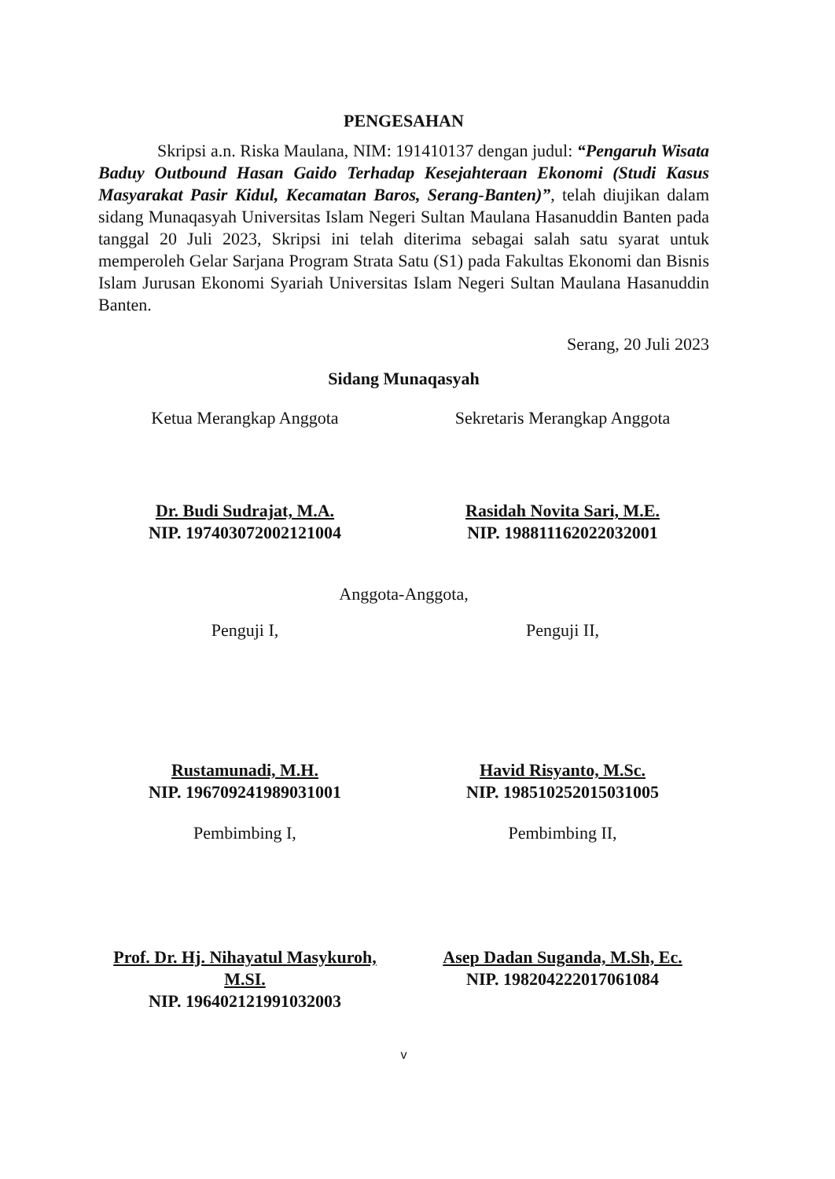PENGESAHAN
Skripsi a.n. Riska Maulana, NIM: 191410137 dengan judul: “Pengaruh Wisata Baduy Outbound Hasan Gaido Terhadap Kesejahteraan Ekonomi (Studi Kasus Masyarakat Pasir Kidul, Kecamatan Baros, Serang-Banten)”, telah diujikan dalam sidang Munaqasyah Universitas Islam Negeri Sultan Maulana Hasanuddin Banten pada tanggal 20 Juli 2023, Skripsi ini telah diterima sebagai salah satu syarat untuk memperoleh Gelar Sarjana Program Strata Satu (S1) pada Fakultas Ekonomi dan Bisnis Islam Jurusan Ekonomi Syariah Universitas Islam Negeri Sultan Maulana Hasanuddin Banten.
Serang, 20 Juli 2023
Sidang Munaqasyah
Ketua Merangkap Anggota
Dr. Budi Sudrajat, M.A.
NIP. 197403072002121004
Sekretaris Merangkap Anggota
Rasidah Novita Sari, M.E.
NIP. 198811162022032001
Anggota-Anggota,
Penguji I,
Rustamunadi, M.H.
NIP. 196709241989031001
Penguji II,
Havid Risyanto, M.Sc.
NIP. 198510252015031005
Pembimbing I,
Prof. Dr. Hj. Nihayatul Masykuroh, M.SI.
NIP. 196402121991032003
Pembimbing II,
Asep Dadan Suganda, M.Sh, Ec.
NIP. 198204222017061084
v